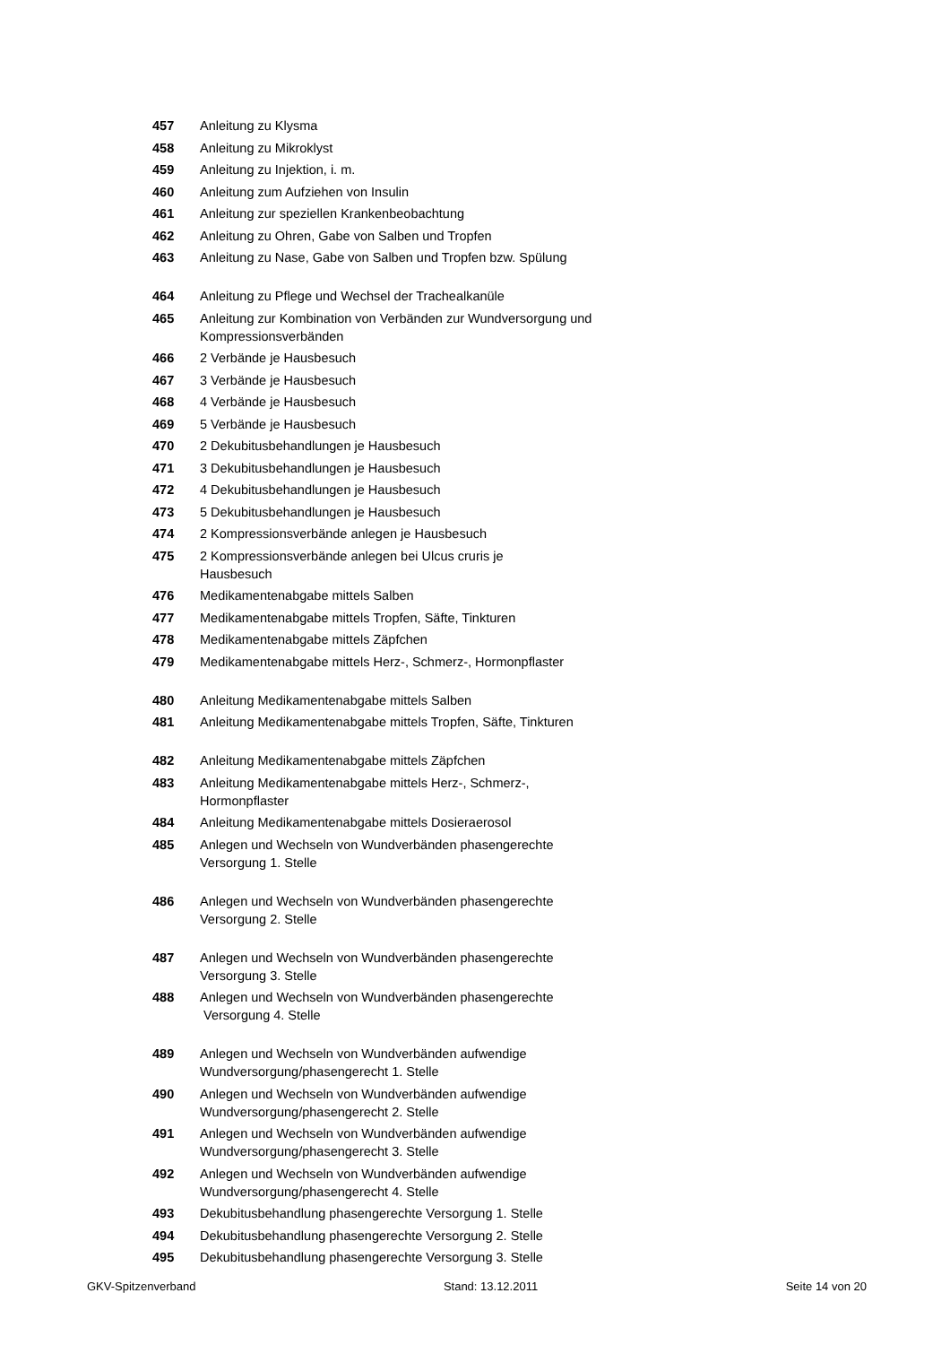| 457 | Anleitung zu Klysma |
| 458 | Anleitung zu Mikroklyst |
| 459 | Anleitung zu Injektion, i. m. |
| 460 | Anleitung zum Aufziehen von Insulin |
| 461 | Anleitung zur speziellen Krankenbeobachtung |
| 462 | Anleitung zu Ohren, Gabe von Salben und Tropfen |
| 463 | Anleitung zu Nase, Gabe von Salben und Tropfen bzw. Spülung |
| 464 | Anleitung zu Pflege und Wechsel der Trachealkanüle |
| 465 | Anleitung zur Kombination von Verbänden zur Wundversorgung und Kompressionsverbänden |
| 466 | 2 Verbände je Hausbesuch |
| 467 | 3 Verbände je Hausbesuch |
| 468 | 4 Verbände je Hausbesuch |
| 469 | 5 Verbände je Hausbesuch |
| 470 | 2 Dekubitusbehandlungen je Hausbesuch |
| 471 | 3 Dekubitusbehandlungen je Hausbesuch |
| 472 | 4 Dekubitusbehandlungen je Hausbesuch |
| 473 | 5 Dekubitusbehandlungen je Hausbesuch |
| 474 | 2 Kompressionsverbände anlegen je Hausbesuch |
| 475 | 2 Kompressionsverbände anlegen bei Ulcus cruris je Hausbesuch |
| 476 | Medikamentenabgabe mittels Salben |
| 477 | Medikamentenabgabe mittels Tropfen, Säfte, Tinkturen |
| 478 | Medikamentenabgabe mittels Zäpfchen |
| 479 | Medikamentenabgabe mittels Herz-, Schmerz-, Hormonpflaster |
| 480 | Anleitung Medikamentenabgabe mittels Salben |
| 481 | Anleitung Medikamentenabgabe mittels Tropfen, Säfte, Tinkturen |
| 482 | Anleitung Medikamentenabgabe mittels Zäpfchen |
| 483 | Anleitung Medikamentenabgabe mittels Herz-, Schmerz-, Hormonpflaster |
| 484 | Anleitung Medikamentenabgabe mittels Dosieraerosol |
| 485 | Anlegen und Wechseln von Wundverbänden phasengerechte Versorgung 1. Stelle |
| 486 | Anlegen und Wechseln von Wundverbänden phasengerechte Versorgung 2. Stelle |
| 487 | Anlegen und Wechseln von Wundverbänden phasengerechte Versorgung 3. Stelle |
| 488 | Anlegen und Wechseln von Wundverbänden phasengerechte Versorgung 4. Stelle |
| 489 | Anlegen und Wechseln von Wundverbänden aufwendige Wundversorgung/phasengerecht 1. Stelle |
| 490 | Anlegen und Wechseln von Wundverbänden aufwendige Wundversorgung/phasengerecht 2. Stelle |
| 491 | Anlegen und Wechseln von Wundverbänden aufwendige Wundversorgung/phasengerecht 3. Stelle |
| 492 | Anlegen und Wechseln von Wundverbänden aufwendige Wundversorgung/phasengerecht 4. Stelle |
| 493 | Dekubitusbehandlung phasengerechte Versorgung 1. Stelle |
| 494 | Dekubitusbehandlung phasengerechte Versorgung 2. Stelle |
| 495 | Dekubitusbehandlung phasengerechte Versorgung 3. Stelle |
GKV-Spitzenverband Stand: 13.12.2011 Seite 14 von 20